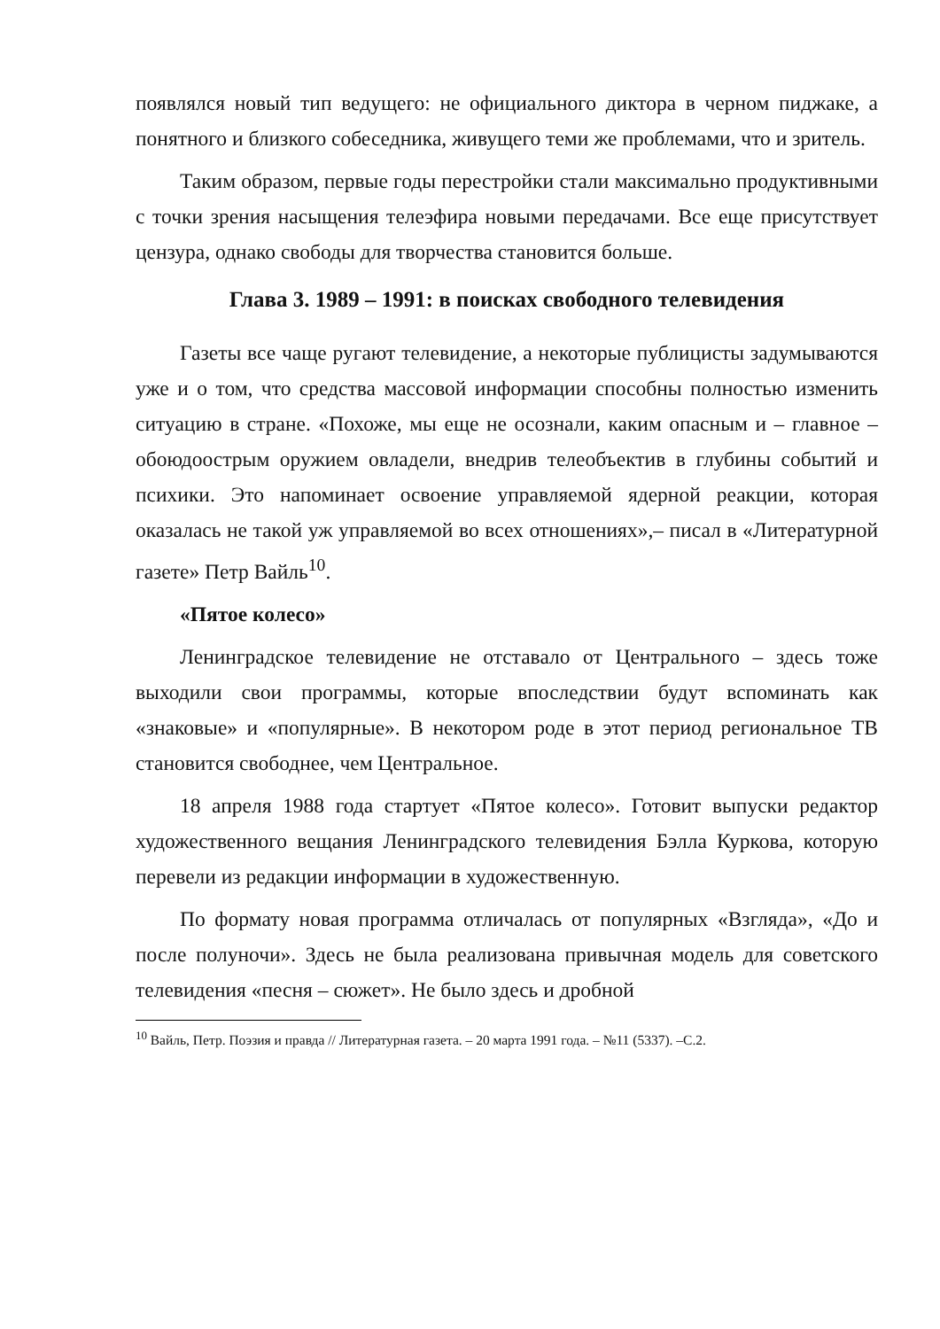появлялся новый тип ведущего: не официального диктора в черном пиджаке, а понятного и близкого собеседника, живущего теми же проблемами, что и зритель.
Таким образом, первые годы перестройки стали максимально продуктивными с точки зрения насыщения телеэфира новыми передачами. Все еще присутствует цензура, однако свободы для творчества становится больше.
Глава 3. 1989 – 1991: в поисках свободного телевидения
Газеты все чаще ругают телевидение, а некоторые публицисты задумываются уже и о том, что средства массовой информации способны полностью изменить ситуацию в стране. «Похоже, мы еще не осознали, каким опасным и – главное – обоюдоострым оружием овладели, внедрив телеобъектив в глубины событий и психики. Это напоминает освоение управляемой ядерной реакции, которая оказалась не такой уж управляемой во всех отношениях»,– писал в «Литературной газете» Петр Вайль<sup>10</sup>.
«Пятое колесо»
Ленинградское телевидение не отставало от Центрального – здесь тоже выходили свои программы, которые впоследствии будут вспоминать как «знаковые» и «популярные». В некотором роде в этот период региональное ТВ становится свободнее, чем Центральное.
18 апреля 1988 года стартует «Пятое колесо». Готовит выпуски редактор художественного вещания Ленинградского телевидения Бэлла Куркова, которую перевели из редакции информации в художественную.
По формату новая программа отличалась от популярных «Взгляда», «До и после полуночи». Здесь не была реализована привычная модель для советского телевидения «песня – сюжет». Не было здесь и дробной
<sup>10</sup> Вайль, Петр. Поэзия и правда // Литературная газета. – 20 марта 1991 года. – №11 (5337). –С.2.